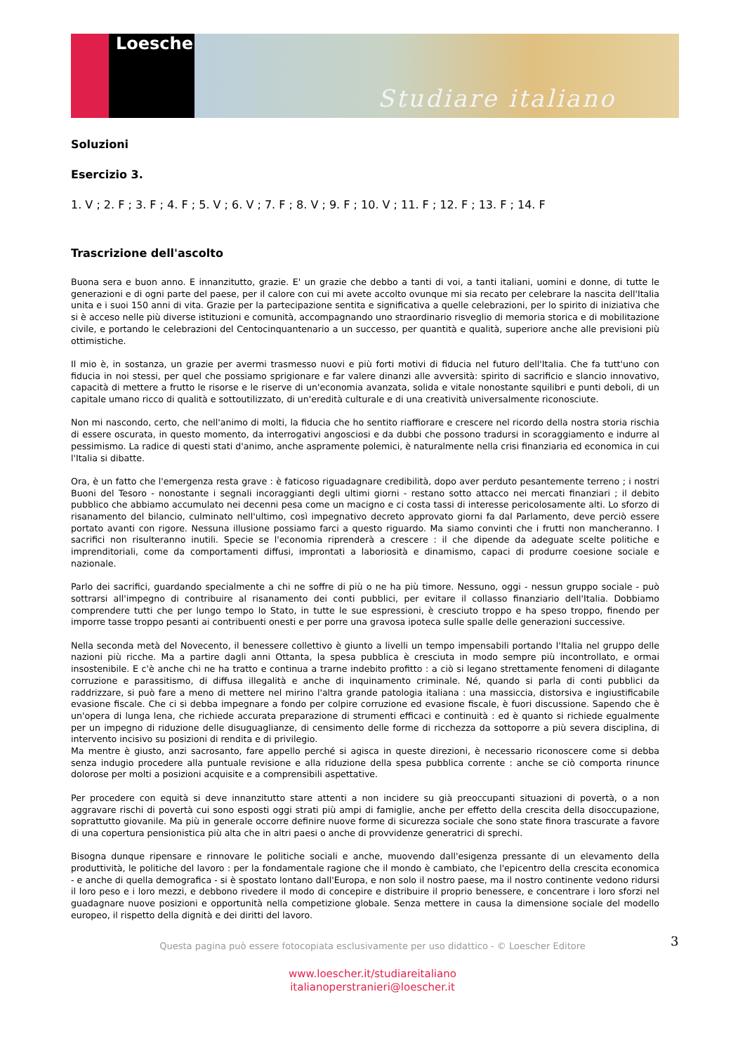Loescher
Studiare italiano
Soluzioni
Esercizio 3.
1. V ; 2. F ; 3. F ; 4. F ; 5. V ; 6. V ; 7. F ; 8. V ; 9. F ; 10. V ; 11. F ; 12. F ; 13. F ; 14. F
Trascrizione dell'ascolto
Buona sera e buon anno. E innanzitutto, grazie. E' un grazie che debbo a tanti di voi, a tanti italiani, uomini e donne, di tutte le generazioni e di ogni parte del paese, per il calore con cui mi avete accolto ovunque mi sia recato per celebrare la nascita dell'Italia unita e i suoi 150 anni di vita. Grazie per la partecipazione sentita e significativa a quelle celebrazioni, per lo spirito di iniziativa che si è acceso nelle più diverse istituzioni e comunità, accompagnando uno straordinario risveglio di memoria storica e di mobilitazione civile, e portando le celebrazioni del Centocinquantenario a un successo, per quantità e qualità, superiore anche alle previsioni più ottimistiche.
Il mio è, in sostanza, un grazie per avermi trasmesso nuovi e più forti motivi di fiducia nel futuro dell'Italia. Che fa tutt'uno con fiducia in noi stessi, per quel che possiamo sprigionare e far valere dinanzi alle avversità: spirito di sacrificio e slancio innovativo, capacità di mettere a frutto le risorse e le riserve di un'economia avanzata, solida e vitale nonostante squilibri e punti deboli, di un capitale umano ricco di qualità e sottoutilizzato, di un'eredità culturale e di una creatività universalmente riconosciute.
Non mi nascondo, certo, che nell'animo di molti, la fiducia che ho sentito riaffiorare e crescere nel ricordo della nostra storia rischia di essere oscurata, in questo momento, da interrogativi angosciosi e da dubbi che possono tradursi in scoraggiamento e indurre al pessimismo. La radice di questi stati d'animo, anche aspramente polemici, è naturalmente nella crisi finanziaria ed economica in cui l'Italia si dibatte.
Ora, è un fatto che l'emergenza resta grave : è faticoso riguadagnare credibilità, dopo aver perduto pesantemente terreno ; i nostri Buoni del Tesoro - nonostante i segnali incoraggianti degli ultimi giorni - restano sotto attacco nei mercati finanziari ; il debito pubblico che abbiamo accumulato nei decenni pesa come un macigno e ci costa tassi di interesse pericolosamente alti. Lo sforzo di risanamento del bilancio, culminato nell'ultimo, così impegnativo decreto approvato giorni fa dal Parlamento, deve perciò essere portato avanti con rigore. Nessuna illusione possiamo farci a questo riguardo. Ma siamo convinti che i frutti non mancheranno. I sacrifici non risulteranno inutili. Specie se l'economia riprenderà a crescere : il che dipende da adeguate scelte politiche e imprenditoriali, come da comportamenti diffusi, improntati a laboriosità e dinamismo, capaci di produrre coesione sociale e nazionale.
Parlo dei sacrifici, guardando specialmente a chi ne soffre di più o ne ha più timore. Nessuno, oggi - nessun gruppo sociale - può sottrarsi all'impegno di contribuire al risanamento dei conti pubblici, per evitare il collasso finanziario dell'Italia. Dobbiamo comprendere tutti che per lungo tempo lo Stato, in tutte le sue espressioni, è cresciuto troppo e ha speso troppo, finendo per imporre tasse troppo pesanti ai contribuenti onesti e per porre una gravosa ipoteca sulle spalle delle generazioni successive.
Nella seconda metà del Novecento, il benessere collettivo è giunto a livelli un tempo impensabili portando l'Italia nel gruppo delle nazioni più ricche. Ma a partire dagli anni Ottanta, la spesa pubblica è cresciuta in modo sempre più incontrollato, e ormai insostenibile. E c'è anche chi ne ha tratto e continua a trarne indebito profitto : a ciò si legano strettamente fenomeni di dilagante corruzione e parassitismo, di diffusa illegalità e anche di inquinamento criminale. Né, quando si parla di conti pubblici da raddrizzare, si può fare a meno di mettere nel mirino l'altra grande patologia italiana : una massiccia, distorsiva e ingiustificabile evasione fiscale. Che ci si debba impegnare a fondo per colpire corruzione ed evasione fiscale, è fuori discussione. Sapendo che è un'opera di lunga lena, che richiede accurata preparazione di strumenti efficaci e continuità : ed è quanto si richiede egualmente per un impegno di riduzione delle disuguaglianze, di censimento delle forme di ricchezza da sottoporre a più severa disciplina, di intervento incisivo su posizioni di rendita e di privilegio.
Ma mentre è giusto, anzi sacrosanto, fare appello perché si agisca in queste direzioni, è necessario riconoscere come si debba senza indugio procedere alla puntuale revisione e alla riduzione della spesa pubblica corrente : anche se ciò comporta rinunce dolorose per molti a posizioni acquisite e a comprensibili aspettative.
Per procedere con equità si deve innanzitutto stare attenti a non incidere su già preoccupanti situazioni di povertà, o a non aggravare rischi di povertà cui sono esposti oggi strati più ampi di famiglie, anche per effetto della crescita della disoccupazione, soprattutto giovanile. Ma più in generale occorre definire nuove forme di sicurezza sociale che sono state finora trascurate a favore di una copertura pensionistica più alta che in altri paesi o anche di provvidenze generatrici di sprechi.
Bisogna dunque ripensare e rinnovare le politiche sociali e anche, muovendo dall'esigenza pressante di un elevamento della produttività, le politiche del lavoro : per la fondamentale ragione che il mondo è cambiato, che l'epicentro della crescita economica - e anche di quella demografica - si è spostato lontano dall'Europa, e non solo il nostro paese, ma il nostro continente vedono ridursi il loro peso e i loro mezzi, e debbono rivedere il modo di concepire e distribuire il proprio benessere, e concentrare i loro sforzi nel guadagnare nuove posizioni e opportunità nella competizione globale. Senza mettere in causa la dimensione sociale del modello europeo, il rispetto della dignità e dei diritti del lavoro.
3
Questa pagina può essere fotocopiata esclusivamente per uso didattico - © Loescher Editore
www.loescher.it/studiareitaliano
italianoperstranieri@loescher.it